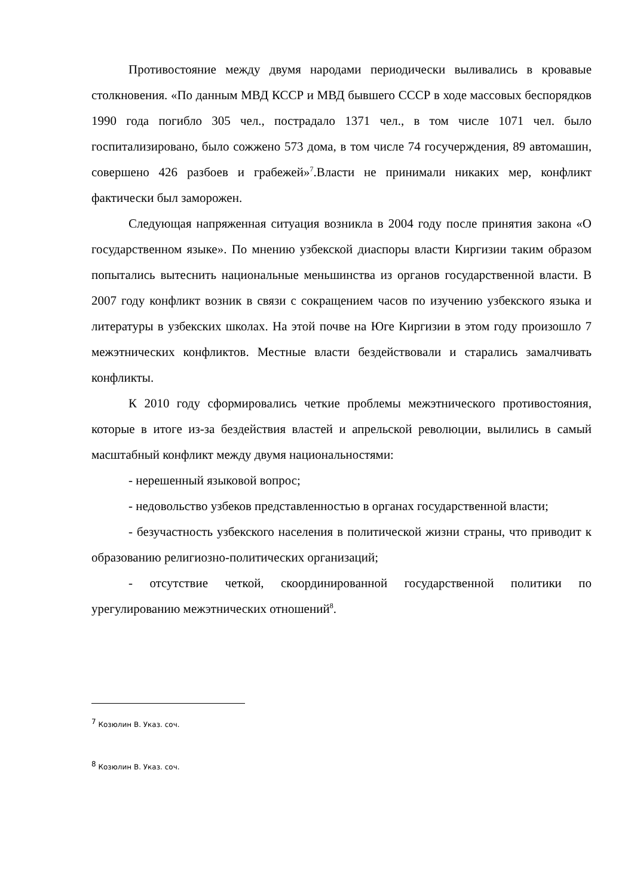Противостояние между двумя народами периодически выливались в кровавые столкновения. «По данным МВД КССР и МВД бывшего СССР в ходе массовых беспорядков 1990 года погибло 305 чел., пострадало 1371 чел., в том числе 1071 чел. было госпитализировано, было сожжено 573 дома, в том числе 74 госучерждения, 89 автомашин, совершено 426 разбоев и грабежей»<sup>7</sup>.Власти не принимали никаких мер, конфликт фактически был заморожен.
Следующая напряженная ситуация возникла в 2004 году после принятия закона «О государственном языке». По мнению узбекской диаспоры власти Киргизии таким образом попытались вытеснить национальные меньшинства из органов государственной власти. В 2007 году конфликт возник в связи с сокращением часов по изучению узбекского языка и литературы в узбекских школах. На этой почве на Юге Киргизии в этом году произошло 7 межэтнических конфликтов. Местные власти бездействовали и старались замалчивать конфликты.
К 2010 году сформировались четкие проблемы межэтнического противостояния, которые в итоге из-за бездействия властей и апрельской революции, вылились в самый масштабный конфликт между двумя национальностями:
- нерешенный языковой вопрос;
- недовольство узбеков представленностью в органах государственной власти;
- безучастность узбекского населения в политической жизни страны, что приводит к образованию религиозно-политических организаций;
- отсутствие четкой, скоординированной государственной политики по урегулированию межэтнических отношений<sup>8</sup>.
<sup>7</sup> Козюлин В. Указ. соч.
<sup>8</sup> Козюлин В. Указ. соч.